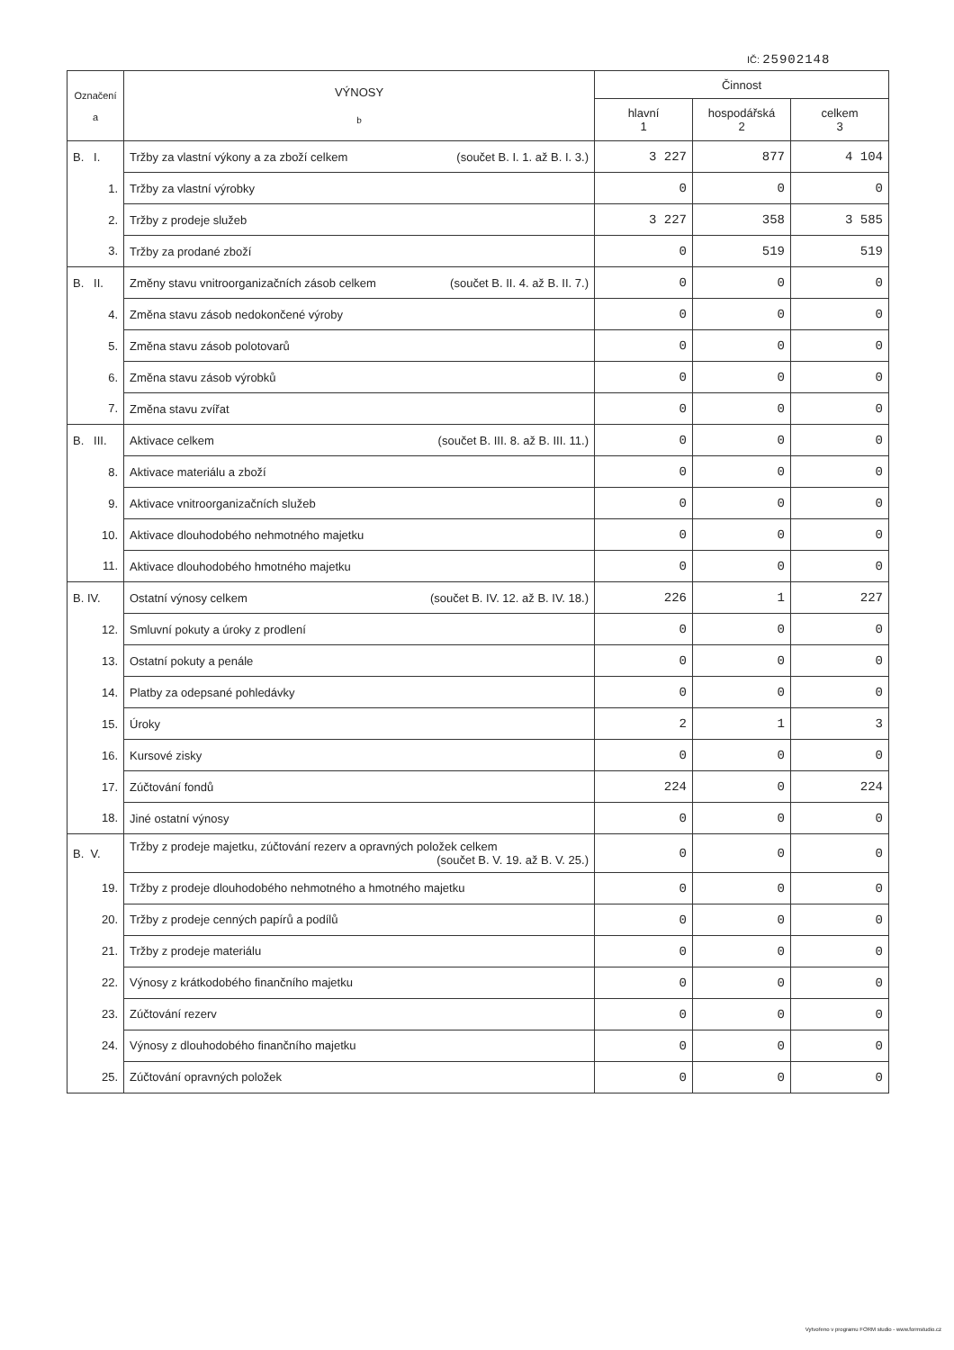IČ: 25902148
| Označení a | VÝNOSY b | Činnost | | |
| --- | --- | --- | --- | --- |
| | | hlavní 1 | hospodářská 2 | celkem 3 |
| B. I. | Tržby za vlastní výkony a za zboží celkem (součet B. I. 1. až B. I. 3.) | 3 227 | 877 | 4 104 |
| 1. | Tržby za vlastní výrobky | 0 | 0 | 0 |
| 2. | Tržby z prodeje služeb | 3 227 | 358 | 3 585 |
| 3. | Tržby za prodané zboží | 0 | 519 | 519 |
| B. II. | Změny stavu vnitroorganizačních zásob celkem (součet B. II. 4. až B. II. 7.) | 0 | 0 | 0 |
| 4. | Změna stavu zásob nedokončené výroby | 0 | 0 | 0 |
| 5. | Změna stavu zásob polotovarů | 0 | 0 | 0 |
| 6. | Změna stavu zásob výrobků | 0 | 0 | 0 |
| 7. | Změna stavu zvířat | 0 | 0 | 0 |
| B. III. | Aktivace celkem (součet B. III. 8. až B. III. 11.) | 0 | 0 | 0 |
| 8. | Aktivace materiálu a zboží | 0 | 0 | 0 |
| 9. | Aktivace vnitroorganizačních služeb | 0 | 0 | 0 |
| 10. | Aktivace dlouhodobého nehmotného majetku | 0 | 0 | 0 |
| 11. | Aktivace dlouhodobého hmotného majetku | 0 | 0 | 0 |
| B. IV. | Ostatní výnosy celkem (součet B. IV. 12. až B. IV. 18.) | 226 | 1 | 227 |
| 12. | Smluvní pokuty a úroky z prodlení | 0 | 0 | 0 |
| 13. | Ostatní pokuty a penále | 0 | 0 | 0 |
| 14. | Platby za odepsané pohledávky | 0 | 0 | 0 |
| 15. | Úroky | 2 | 1 | 3 |
| 16. | Kursové zisky | 0 | 0 | 0 |
| 17. | Zúčtování fondů | 224 | 0 | 224 |
| 18. | Jiné ostatní výnosy | 0 | 0 | 0 |
| B. V. | Tržby z prodeje majetku, zúčtování rezerv a opravných položek celkem (součet B. V. 19. až B. V. 25.) | 0 | 0 | 0 |
| 19. | Tržby z prodeje dlouhodobého nehmotného a hmotného majetku | 0 | 0 | 0 |
| 20. | Tržby z prodeje cenných papírů a podílů | 0 | 0 | 0 |
| 21. | Tržby z prodeje materiálu | 0 | 0 | 0 |
| 22. | Výnosy z krátkodobého finančního majetku | 0 | 0 | 0 |
| 23. | Zúčtování rezerv | 0 | 0 | 0 |
| 24. | Výnosy z dlouhodobého finančního majetku | 0 | 0 | 0 |
| 25. | Zúčtování opravných položek | 0 | 0 | 0 |
Vytvořeno v programu FORM studio - www.formstudio.cz